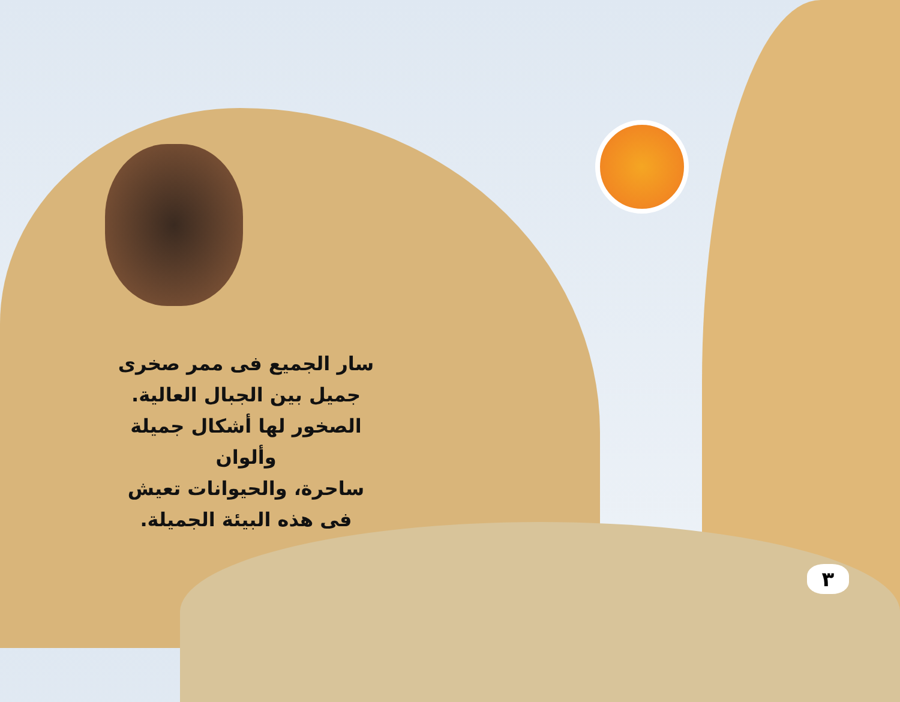سار الجميع فى ممر صخرى
جميل بين الجبال العالية.
الصخور لها أشكال جميلة وألوان
ساحرة، والحيوانات تعيش
فى هذه البيئة الجميلة.
٣